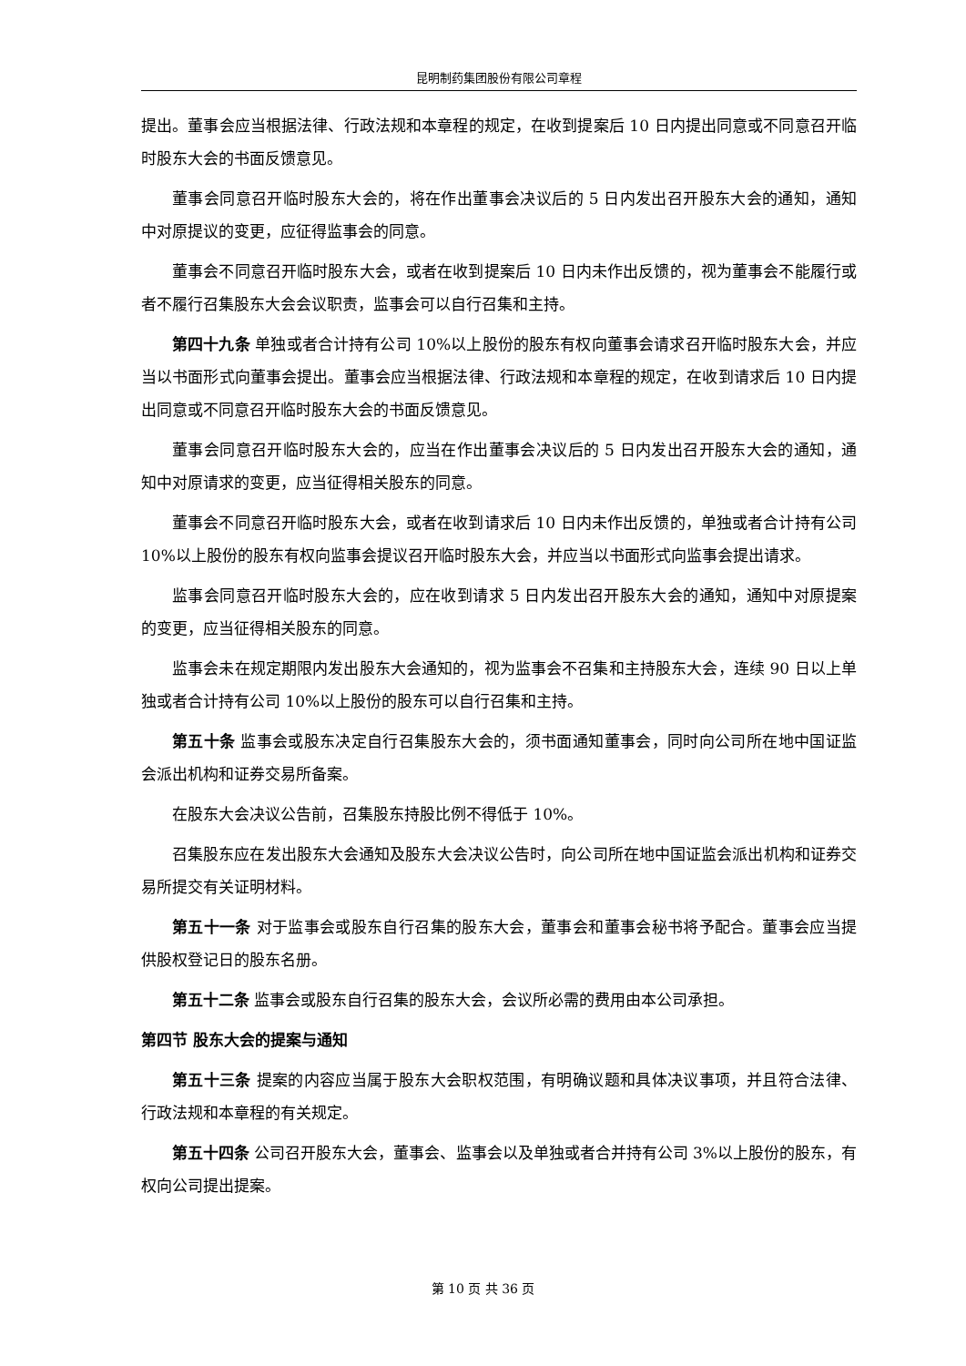昆明制药集团股份有限公司章程
提出。董事会应当根据法律、行政法规和本章程的规定，在收到提案后 10 日内提出同意或不同意召开临时股东大会的书面反馈意见。
董事会同意召开临时股东大会的，将在作出董事会决议后的 5 日内发出召开股东大会的通知，通知中对原提议的变更，应征得监事会的同意。
董事会不同意召开临时股东大会，或者在收到提案后 10 日内未作出反馈的，视为董事会不能履行或者不履行召集股东大会会议职责，监事会可以自行召集和主持。
第四十九条 单独或者合计持有公司 10%以上股份的股东有权向董事会请求召开临时股东大会，并应当以书面形式向董事会提出。董事会应当根据法律、行政法规和本章程的规定，在收到请求后 10 日内提出同意或不同意召开临时股东大会的书面反馈意见。
董事会同意召开临时股东大会的，应当在作出董事会决议后的 5 日内发出召开股东大会的通知，通知中对原请求的变更，应当征得相关股东的同意。
董事会不同意召开临时股东大会，或者在收到请求后 10 日内未作出反馈的，单独或者合计持有公司 10%以上股份的股东有权向监事会提议召开临时股东大会，并应当以书面形式向监事会提出请求。
监事会同意召开临时股东大会的，应在收到请求 5 日内发出召开股东大会的通知，通知中对原提案的变更，应当征得相关股东的同意。
监事会未在规定期限内发出股东大会通知的，视为监事会不召集和主持股东大会，连续 90 日以上单独或者合计持有公司 10%以上股份的股东可以自行召集和主持。
第五十条 监事会或股东决定自行召集股东大会的，须书面通知董事会，同时向公司所在地中国证监会派出机构和证券交易所备案。
在股东大会决议公告前，召集股东持股比例不得低于 10%。
召集股东应在发出股东大会通知及股东大会决议公告时，向公司所在地中国证监会派出机构和证券交易所提交有关证明材料。
第五十一条 对于监事会或股东自行召集的股东大会，董事会和董事会秘书将予配合。董事会应当提供股权登记日的股东名册。
第五十二条 监事会或股东自行召集的股东大会，会议所必需的费用由本公司承担。
第四节 股东大会的提案与通知
第五十三条 提案的内容应当属于股东大会职权范围，有明确议题和具体决议事项，并且符合法律、行政法规和本章程的有关规定。
第五十四条 公司召开股东大会，董事会、监事会以及单独或者合并持有公司 3%以上股份的股东，有权向公司提出提案。
第 10 页 共 36 页